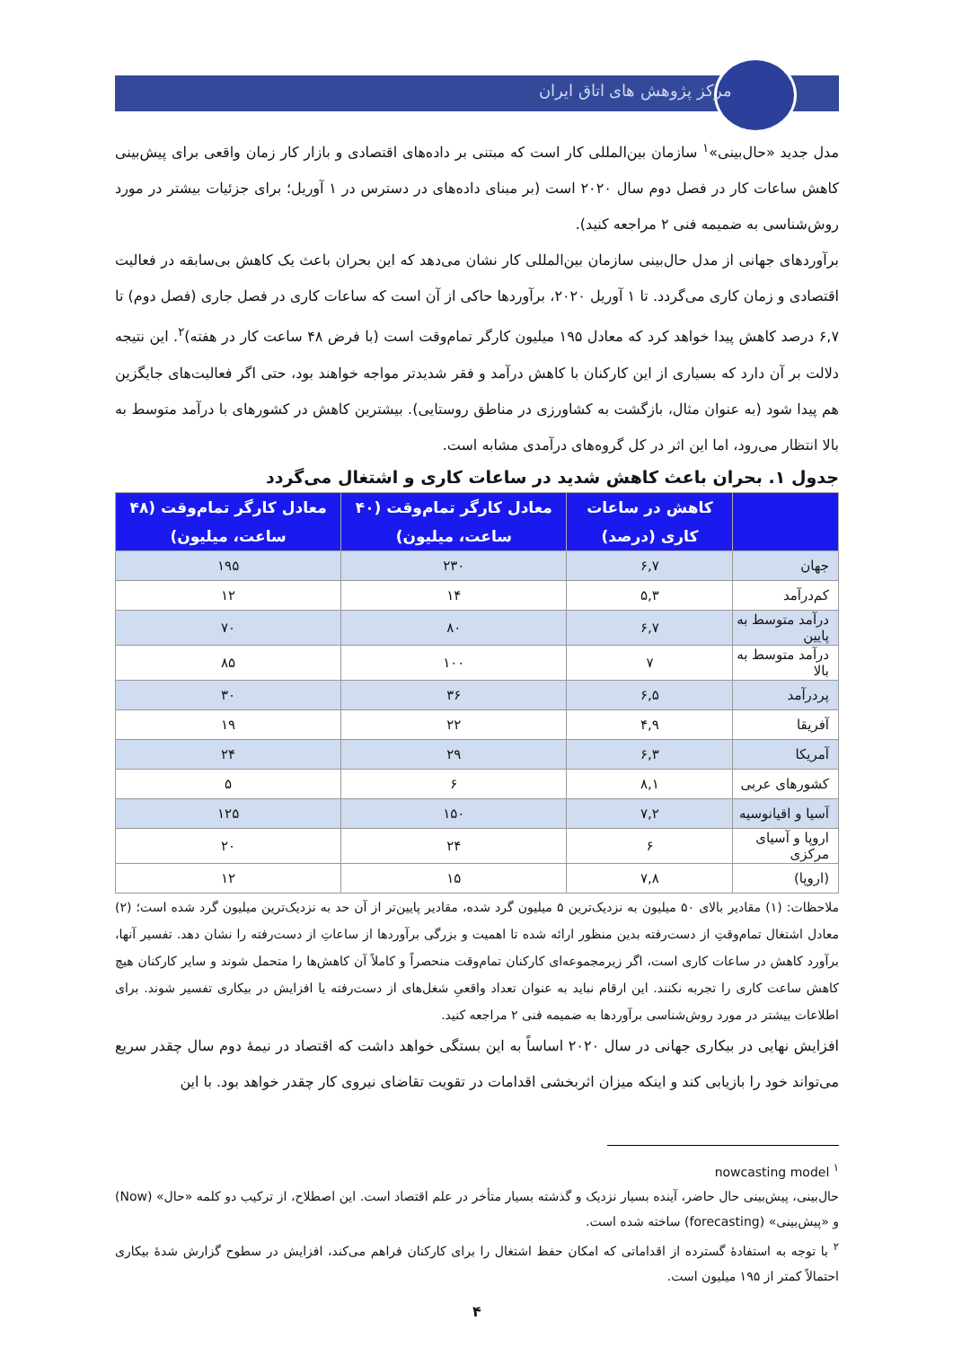مرکز پژوهش های اتاق ایران
مدل جدید «حال‌بینی»<sup>۱</sup> سازمان بین‌المللی کار است که مبتنی بر داده‌های اقتصادی و بازار کار زمان واقعی برای پیش‌بینی کاهش ساعات کار در فصل دوم سال ۲۰۲۰ است (بر مبنای داده‌های در دسترس در ۱ آوریل؛ برای جزئیات بیشتر در مورد روش‌شناسی به ضمیمه فنی ۲ مراجعه کنید).
برآوردهای جهانی از مدل حال‌بینی سازمان بین‌المللی کار نشان می‌دهد که این بحران باعث یک کاهش بی‌سابقه در فعالیت اقتصادی و زمان کاری می‌گردد. تا ۱ آوریل ۲۰۲۰، برآوردها حاکی از آن است که ساعات کاری در فصل جاری (فصل دوم) تا ۶,۷ درصد کاهش پیدا خواهد کرد که معادل ۱۹۵ میلیون کارگر تمام‌وقت است (با فرض ۴۸ ساعت کار در هفته)<sup>۲</sup>. این نتیجه دلالت بر آن دارد که بسیاری از این کارکنان با کاهش درآمد و فقر شدیدتر مواجه خواهند بود، حتی اگر فعالیت‌های جایگزین هم پیدا شود (به عنوان مثال، بازگشت به کشاورزی در مناطق روستایی). بیشترین کاهش در کشورهای با درآمد متوسط به بالا انتظار می‌رود، اما این اثر در کل گروه‌های درآمدی مشابه است.
جدول ۱. بحران باعث کاهش شدید در ساعات کاری و اشتغال می‌گردد
| | کاهش در ساعات کاری (درصد) | معادل کارگر تمام‌وقت (۴۰ ساعت، میلیون) | معادل کارگر تمام‌وقت (۴۸ ساعت، میلیون) |
| --- | --- | --- | --- |
| جهان | ۶,۷ | ۲۳۰ | ۱۹۵ |
| کم‌درآمد | ۵,۳ | ۱۴ | ۱۲ |
| درآمد متوسط به پایین | ۶,۷ | ۸۰ | ۷۰ |
| درآمد متوسط به بالا | ۷ | ۱۰۰ | ۸۵ |
| پردرآمد | ۶,۵ | ۳۶ | ۳۰ |
| آفریقا | ۴,۹ | ۲۲ | ۱۹ |
| آمریکا | ۶,۳ | ۲۹ | ۲۴ |
| کشورهای عربی | ۸,۱ | ۶ | ۵ |
| آسیا و اقیانوسیه | ۷,۲ | ۱۵۰ | ۱۲۵ |
| اروپا و آسیای مرکزی | ۶ | ۲۴ | ۲۰ |
| (اروپا) | ۷,۸ | ۱۵ | ۱۲ |
ملاحظات: (۱) مقادیر بالای ۵۰ میلیون به نزدیک‌ترین ۵ میلیون گرد شده، مقادیر پایین‌تر از آن حد به نزدیک‌ترین میلیون گرد شده است؛ (۲) معادل اشتغال تمام‌وقتِ از دست‌رفته بدین منظور ارائه شده تا اهمیت و بزرگی برآوردها از ساعاتِ از دست‌رفته را نشان دهد. تفسیر آنها، برآورد کاهش در ساعات کاری است، اگر زیرمجموعه‌ای کارکنان تمام‌وقت منحصراً و کاملاً آن کاهش‌ها را متحمل شوند و سایر کارکنان هیچ کاهش ساعت کاری را تجربه نکنند. این ارقام نباید به عنوان تعداد واقعیِ شغل‌های از دست‌رفته یا افزایش در بیکاری تفسیر شوند. برای اطلاعات بیشتر در مورد روش‌شناسی برآوردها به ضمیمه فنی ۲ مراجعه کنید.
افزایش نهایی در بیکاری جهانی در سال ۲۰۲۰ اساساً به این بستگی خواهد داشت که اقتصاد در نیمهٔ دوم سال چقدر سریع می‌تواند خود را بازیابی کند و اینکه میزان اثربخشی اقدامات در تقویت تقاضای نیروی کار چقدر خواهد بود. با این
<sup>۱</sup> nowcasting model
حال‌بینی، پیش‌بینی حال حاضر، آینده بسیار نزدیک و گذشته بسیار متأخر در علم اقتصاد است. این اصطلاح، از ترکیب دو کلمه «حال» (Now) و «پیش‌بینی» (forecasting) ساخته شده است.
<sup>۲</sup> با توجه به استفادهٔ گسترده از اقداماتی که امکان حفظ اشتغال را برای کارکنان فراهم می‌کند، افزایش در سطوح گزارش شدهٔ بیکاری احتمالاً کمتر از ۱۹۵ میلیون است.
۴